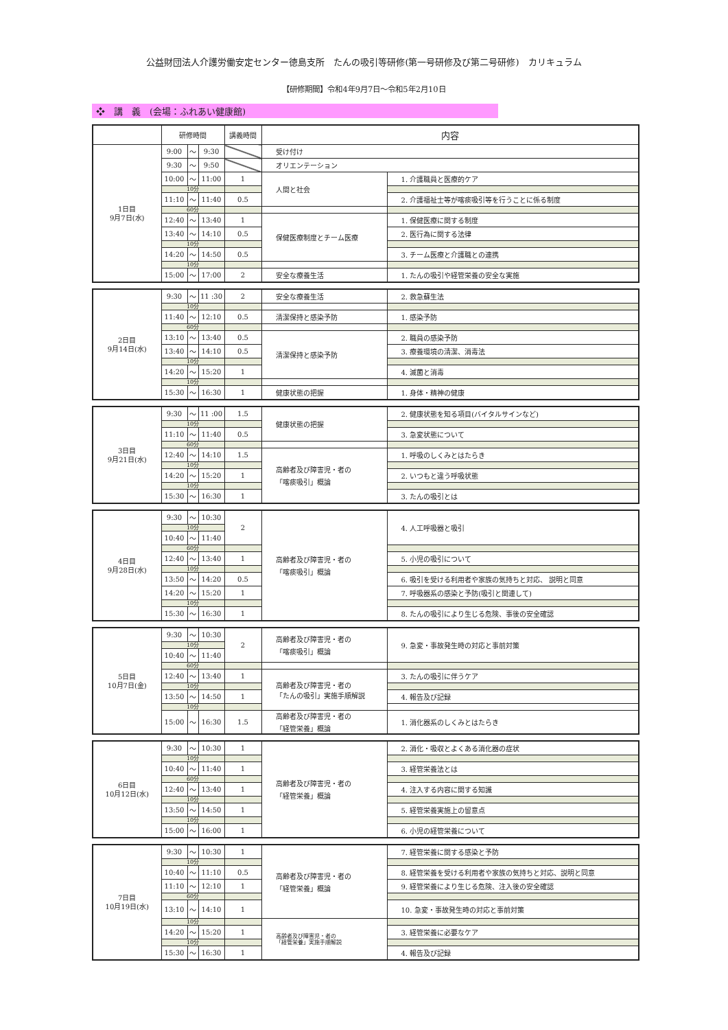公益財団法人介護労働安定センター徳島支所　たんの吸引等研修(第一号研修及び第二号研修)　カリキュラム
【研修期間】令和4年9月7日～令和5年2月10日
❖　講　義　(会場：ふれあい健康館)
| | 研修時間 | | | 講義時間 | 内容 | |
| --- | --- | --- | --- | --- | --- | --- |
| 1日目 9月7日(水) | 9:00 | ～ | 9:30 | | 受け付け | |
| | 9:30 | ～ | 9:50 | | オリエンテーション | |
| | 10:00 | ～ | 11:00 | 1 | 人間と社会 | 1. 介護職員と医療的ケア |
| | 10分 | | | | | |
| | 11:10 | ～ | 11:40 | 0.5 | | 2. 介護福祉士等が喀痰吸引等を行うことに係る制度 |
| | 60分 | | | | | |
| | 12:40 | ～ | 13:40 | 1 | 保健医療制度とチーム医療 | 1. 保健医療に関する制度 |
| | 13:40 | ～ | 14:10 | 0.5 | | 2. 医行為に関する法律 |
| | 10分 | | | | | |
| | 14:20 | ～ | 14:50 | 0.5 | | 3. チーム医療と介護職との連携 |
| | 10分 | | | | | |
| | 15:00 | ～ | 17:00 | 2 | 安全な療養生活 | 1. たんの吸引や経管栄養の安全な実施 |
| 2日目 9月14日(水) | 9:30 | ～ | 11 :30 | 2 | 安全な療養生活 | 2. 救急蘇生法 |
| | 10分 | | | | | |
| | 11:40 | ～ | 12:10 | 0.5 | 清潔保持と感染予防 | 1. 感染予防 |
| | 60分 | | | | | |
| | 13:10 | ～ | 13:40 | 0.5 | 清潔保持と感染予防 | 2. 職員の感染予防 |
| | 13:40 | ～ | 14:10 | 0.5 | | 3. 療養環境の清潔、消毒法 |
| | 10分 | | | | | |
| | 14:20 | ～ | 15:20 | 1 | | 4. 滅菌と消毒 |
| | 10分 | | | | | |
| | 15:30 | ～ | 16:30 | 1 | 健康状態の把握 | 1. 身体・精神の健康 |
| 3日目 9月21日(水) | 9:30 | ～ | 11 :00 | 1.5 | 健康状態の把握 | 2. 健康状態を知る項目(バイタルサインなど) |
| | 10分 | | | | | |
| | 11:10 | ～ | 11:40 | 0.5 | | 3. 急変状態について |
| | 60分 | | | | | |
| | 12:40 | ～ | 14:10 | 1.5 | 高齢者及び障害児・者の 「喀痰吸引」概論 | 1. 呼吸のしくみとはたらき |
| | 10分 | | | | | |
| | 14:20 | ～ | 15:20 | 1 | | 2. いつもと違う呼吸状態 |
| | 10分 | | | | | |
| | 15:30 | ～ | 16:30 | 1 | | 3. たんの吸引とは |
| 4日目 9月28日(水) | 9:30 | ～ | 10:30 | 2 | 高齢者及び障害児・者の 「喀痰吸引」概論 | 4. 人工呼吸器と吸引 |
| | 10分 | | | | | |
| | 10:40 | ～ | 11:40 | | | |
| | 60分 | | | | | |
| | 12:40 | ～ | 13:40 | 1 | | 5. 小児の吸引について |
| | 10分 | | | | | |
| | 13:50 | ～ | 14:20 | 0.5 | | 6. 吸引を受ける利用者や家族の気持ちと対応、 説明と同意 |
| | 14:20 | ～ | 15:20 | 1 | | 7. 呼吸器系の感染と予防(吸引と関連して) |
| | 10分 | | | | | |
| | 15:30 | ～ | 16:30 | 1 | | 8. たんの吸引により生じる危険、事後の安全確認 |
| 5日目 10月7日(金) | 9:30 | ～ | 10:30 | 2 | 高齢者及び障害児・者の 「喀痰吸引」概論 | 9. 急変・事故発生時の対応と事前対策 |
| | 10分 | | | | | |
| | 10:40 | ～ | 11:40 | | | |
| | 60分 | | | | | |
| | 12:40 | ～ | 13:40 | 1 | 高齢者及び障害児・者の 「たんの吸引」実施手順解説 | 3. たんの吸引に伴うケア |
| | 10分 | | | | | |
| | 13:50 | ～ | 14:50 | 1 | | 4. 報告及び記録 |
| | 10分 | | | | | |
| | 15:00 | ～ | 16:30 | 1.5 | 高齢者及び障害児・者の 「経管栄養」概論 | 1. 消化器系のしくみとはたらき |
| 6日目 10月12日(水) | 9:30 | ～ | 10:30 | 1 | 高齢者及び障害児・者の 「経管栄養」概論 | 2. 消化・吸収とよくある消化器の症状 |
| | 10分 | | | | | |
| | 10:40 | ～ | 11:40 | 1 | | 3. 経管栄養法とは |
| | 60分 | | | | | |
| | 12:40 | ～ | 13:40 | 1 | | 4. 注入する内容に関する知識 |
| | 10分 | | | | | |
| | 13:50 | ～ | 14:50 | 1 | | 5. 経管栄養実施上の留意点 |
| | 10分 | | | | | |
| | 15:00 | ～ | 16:00 | 1 | | 6. 小児の経管栄養について |
| 7日目 10月19日(水) | 9:30 | ～ | 10:30 | 1 | 高齢者及び障害児・者の 「経管栄養」概論 | 7. 経管栄養に関する感染と予防 |
| | 10分 | | | | | |
| | 10:40 | ～ | 11:10 | 0.5 | | 8. 経管栄養を受ける利用者や家族の気持ちと対応、説明と同意 |
| | 11:10 | ～ | 12:10 | 1 | | 9. 経管栄養により生じる危険、注入後の安全確認 |
| | 60分 | | | | | |
| | 13:10 | ～ | 14:10 | 1 | | 10. 急変・事故発生時の対応と事前対策 |
| | 10分 | | | | 高齢者及び障害児・者の 「経管栄養」実施手順解説 | |
| | 14:20 | ～ | 15:20 | 1 | | 3. 経管栄養に必要なケア |
| | 10分 | | | | | |
| | 15:30 | ～ | 16:30 | 1 | | 4. 報告及び記録 |